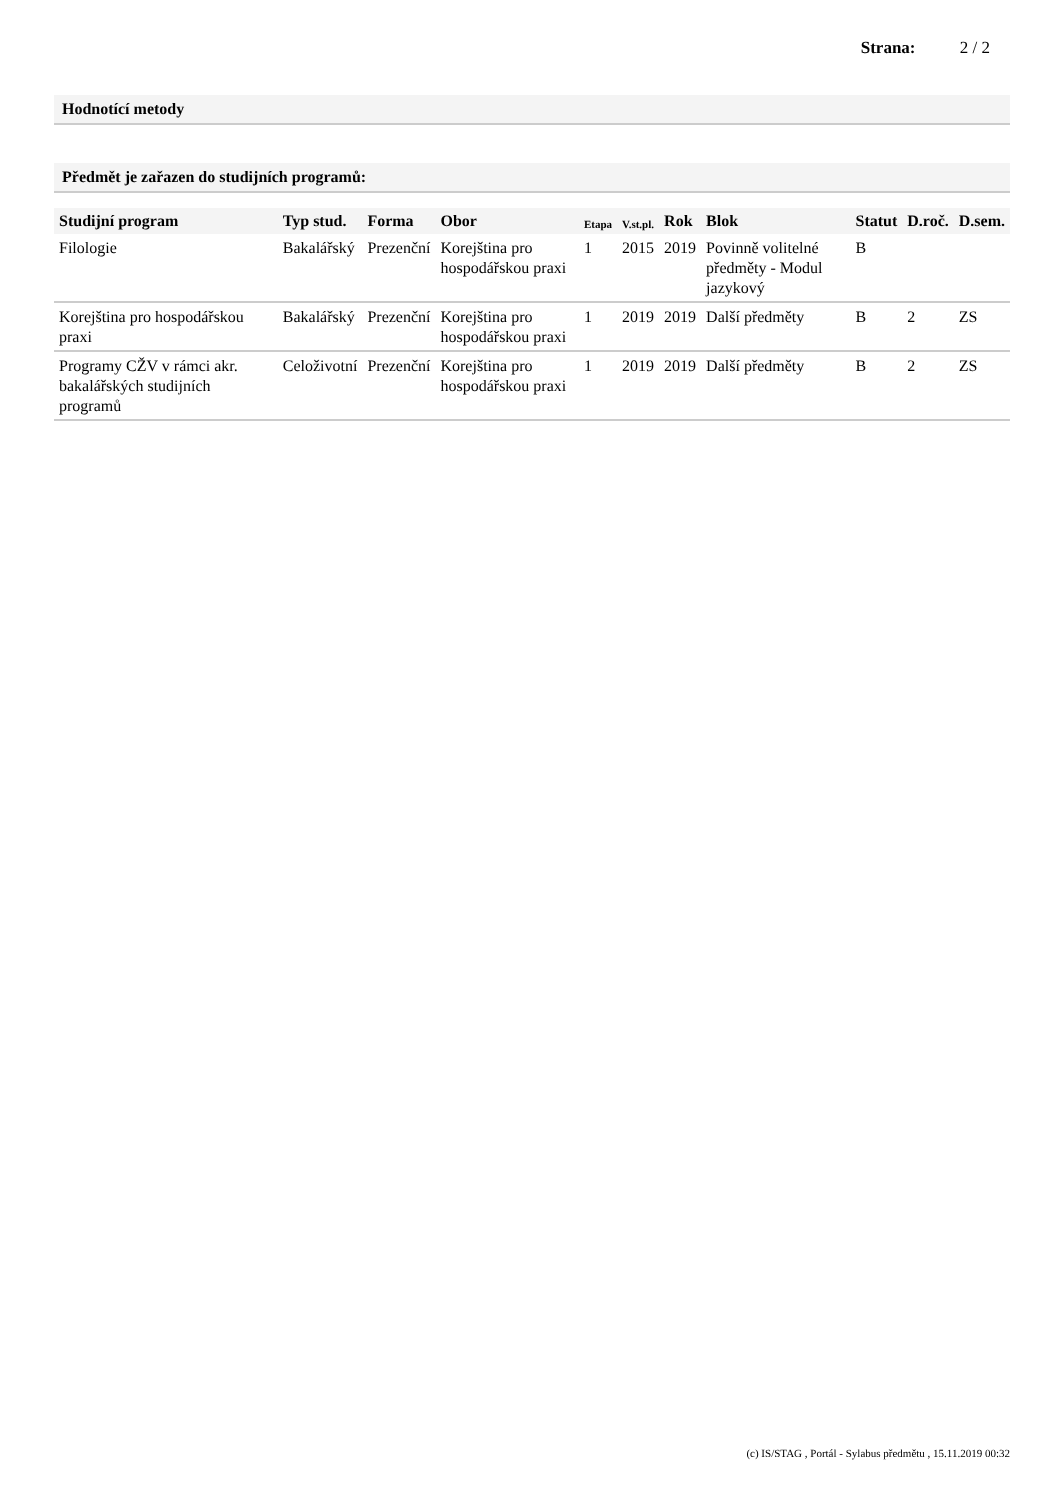Strana: 2 / 2
Hodnotící metody
Předmět je zařazen do studijních programů:
| Studijní program | Typ stud. | Forma | Obor | Etapa | V.st.pl. | Rok | Blok | Statut | D.roč. | D.sem. |
| --- | --- | --- | --- | --- | --- | --- | --- | --- | --- | --- |
| Filologie | Bakalářský | Prezenční | Korejština pro hospodářskou praxi | 1 | 2015 | 2019 | Povinně volitelné předměty - Modul jazykový | B | | |
| Korejština pro hospodářskou praxi | Bakalářský | Prezenční | Korejština pro hospodářskou praxi | 1 | 2019 | 2019 | Další předměty | B | 2 | ZS |
| Programy CŽV v rámci akr. bakalářských studijních programů | Celoživotní | Prezenční | Korejština pro hospodářskou praxi | 1 | 2019 | 2019 | Další předměty | B | 2 | ZS |
(c) IS/STAG , Portál - Sylabus předmětu , 15.11.2019 00:32